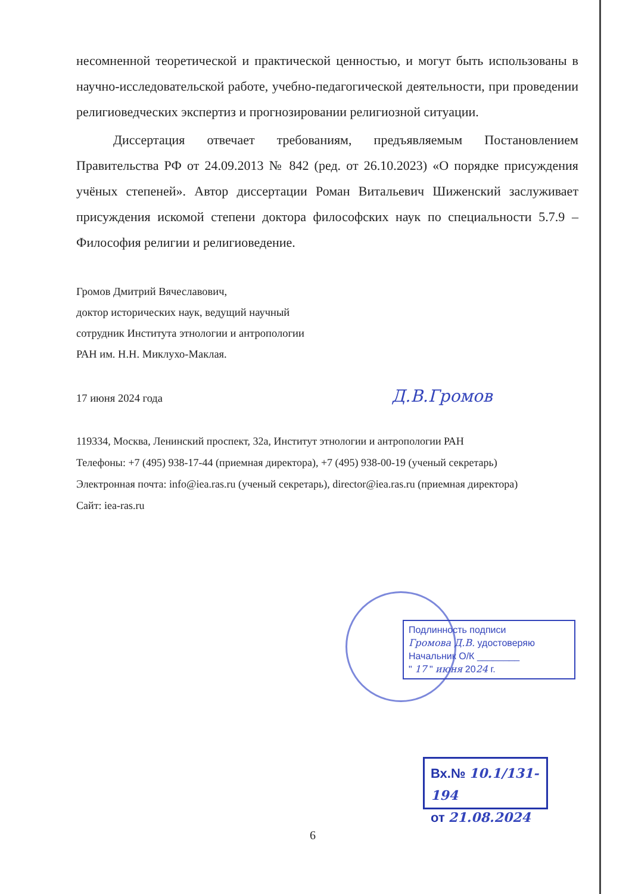несомненной теоретической и практической ценностью, и могут быть использованы в научно-исследовательской работе, учебно-педагогической деятельности, при проведении религиоведческих экспертиз и прогнозировании религиозной ситуации.
Диссертация отвечает требованиям, предъявляемым Постановлением Правительства РФ от 24.09.2013 № 842 (ред. от 26.10.2023) «О порядке присуждения учёных степеней». Автор диссертации Роман Витальевич Шиженский заслуживает присуждения искомой степени доктора философских наук по специальности 5.7.9 – Философия религии и религиоведение.
Громов Дмитрий Вячеславович,
доктор исторических наук, ведущий научный
сотрудник Института этнологии и антропологии
РАН им. Н.Н. Миклухо-Маклая.
17 июня 2024 года Д.В.Громов
119334, Москва, Ленинский проспект, 32а, Институт этнологии и антропологии РАН
Телефоны: +7 (495) 938-17-44 (приемная директора), +7 (495) 938-00-19 (ученый секретарь)
Электронная почта: info@iea.ras.ru (ученый секретарь), director@iea.ras.ru (приемная директора)
Сайт: iea-ras.ru
Подлинность подписи
Громова Д.В. удостоверяю
Начальник О/К ________
" 17 " июня 2024 г.
Вх.№ 10.1/131-194
от 21.08.2024
6